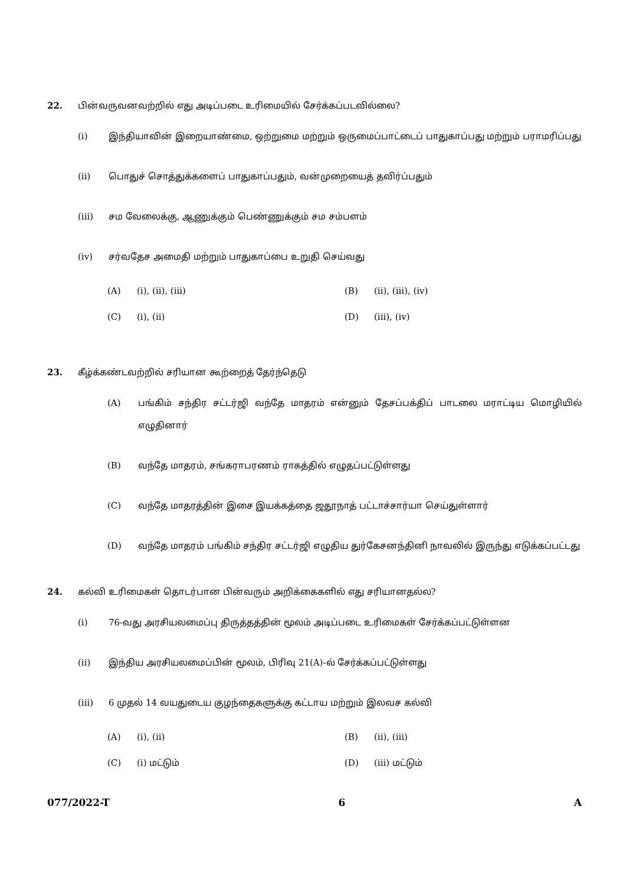22. பின்வருவனவற்றில் எது அடிப்படை உரிமையில் சேர்க்கப்படவில்லை?
(i) இந்தியாவின் இறையாண்மை, ஒற்றுமை மற்றும் ஒருமைப்பாட்டைப் பாதுகாப்பது மற்றும் பராமரிப்பது
(ii) பொதுச் சொத்துக்களைப் பாதுகாப்பதும், வன்முறையைத் தவிர்ப்பதும்
(iii) சம வேலைக்கு, ஆணுக்கும் பெண்ணுக்கும் சம சம்பளம்
(iv) சர்வதேச அமைதி மற்றும் பாதுகாப்பை உறுதி செய்வது
(A) (i), (ii), (iii)
(B) (ii), (iii), (iv)
(C) (i), (ii)
(D) (iii), (iv)
23. கீழ்க்கண்டவற்றில் சரியான கூற்றைத் தேர்ந்தெடு
(A) பங்கிம் சந்திர சட்டர்ஜி வந்தே மாதரம் என்னும் தேசப்பக்திப் பாடலை மராட்டிய மொழியில் எழுதினார்
(B) வந்தே மாதரம், சங்கராபரணம் ராகத்தில் எழுதப்பட்டுள்ளது
(C) வந்தே மாதரத்தின் இசை இயக்கத்தை ஜதூநாத் பட்டாச்சார்யா செய்துள்ளார்
(D) வந்தே மாதரம் பங்கிம் சந்திர சட்டர்ஜி எழுதிய துர்கேசனந்தினி நாவலில் இருந்து எடுக்கப்பட்டது
24. கல்வி உரிமைகள் தொடர்பான பின்வரும் அறிக்கைகளில் எது சரியானதல்ல?
(i) 76-வது அரசியலமைப்பு திருத்தத்தின் மூலம் அடிப்படை உரிமைகள் சேர்க்கப்பட்டுள்ளன
(ii) இந்திய அரசியலமைப்பின் மூலம், பிரிவு 21(A)-ல் சேர்க்கப்பட்டுள்ளது
(iii) 6 முதல் 14 வயதுடைய குழந்தைகளுக்கு கட்டாய மற்றும் இலவச கல்வி
(A) (i), (ii)
(B) (ii), (iii)
(C) (i) மட்டும்
(D) (iii) மட்டும்
077/2022-T 6 A